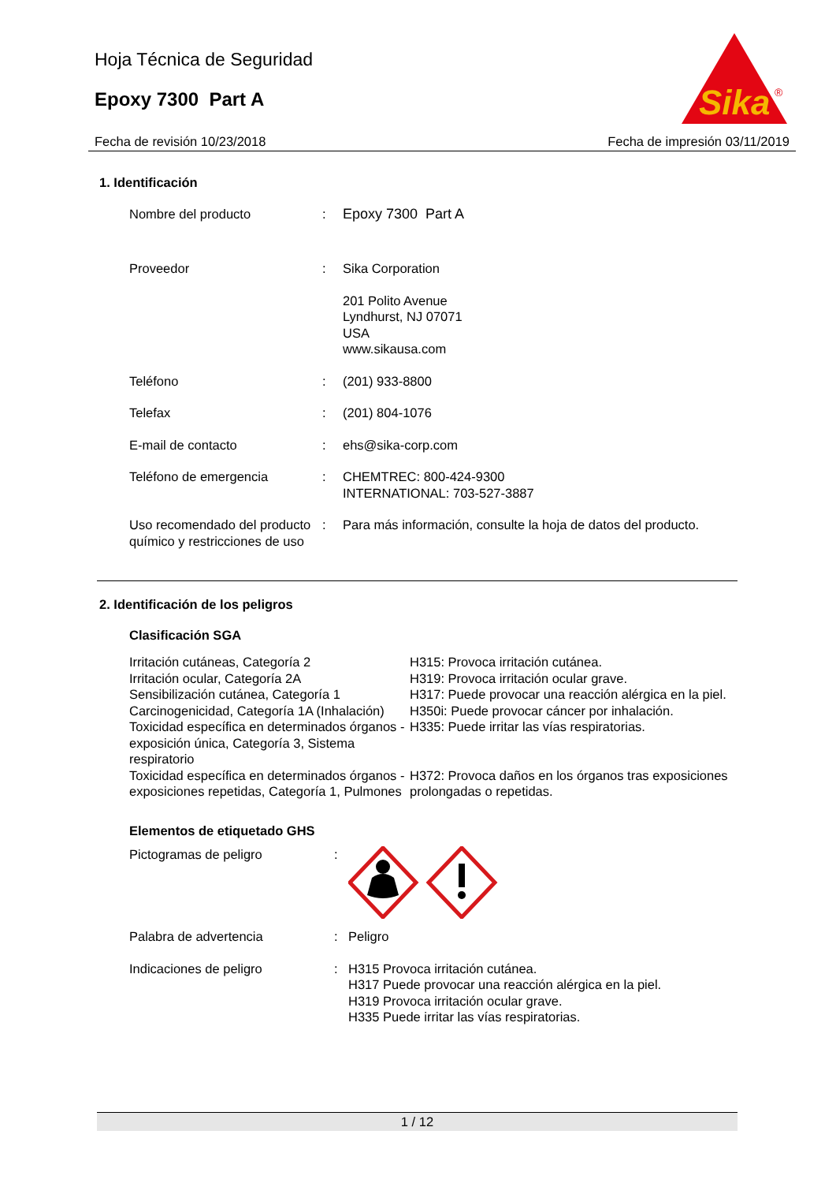Hoja Técnica de Seguridad
Epoxy 7300 Part A
Sika
®
Fecha de revisión 10/23/2018 Fecha de impresión 03/11/2019
1. Identificación
| Nombre del producto | : | Epoxy 7300 Part A |
| Proveedor | : | Sika Corporation 201 Polito Avenue Lyndhurst, NJ 07071 USA www.sikausa.com |
| Teléfono | : | (201) 933-8800 |
| Telefax | : | (201) 804-1076 |
| E-mail de contacto | : | ehs@sika-corp.com |
| Teléfono de emergencia | : | CHEMTREC: 800-424-9300 INTERNATIONAL: 703-527-3887 |
| Uso recomendado del producto químico y restricciones de uso | : | Para más información, consulte la hoja de datos del producto. |
2. Identificación de los peligros
Clasificación SGA
| Irritación cutáneas, Categoría 2 | H315: Provoca irritación cutánea. |
| Irritación ocular, Categoría 2A | H319: Provoca irritación ocular grave. |
| Sensibilización cutánea, Categoría 1 | H317: Puede provocar una reacción alérgica en la piel. |
| Carcinogenicidad, Categoría 1A (Inhalación) | H350i: Puede provocar cáncer por inhalación. |
| Toxicidad específica en determinados órganos - exposición única, Categoría 3, Sistema respiratorio | H335: Puede irritar las vías respiratorias. |
| Toxicidad específica en determinados órganos - exposiciones repetidas, Categoría 1, Pulmones | H372: Provoca daños en los órganos tras exposiciones prolongadas o repetidas. |
Elementos de etiquetado GHS
| Pictogramas de peligro | : | |
| Palabra de advertencia | : | Peligro |
| Indicaciones de peligro | : | H315 Provoca irritación cutánea. H317 Puede provocar una reacción alérgica en la piel. H319 Provoca irritación ocular grave. H335 Puede irritar las vías respiratorias. |
1 / 12